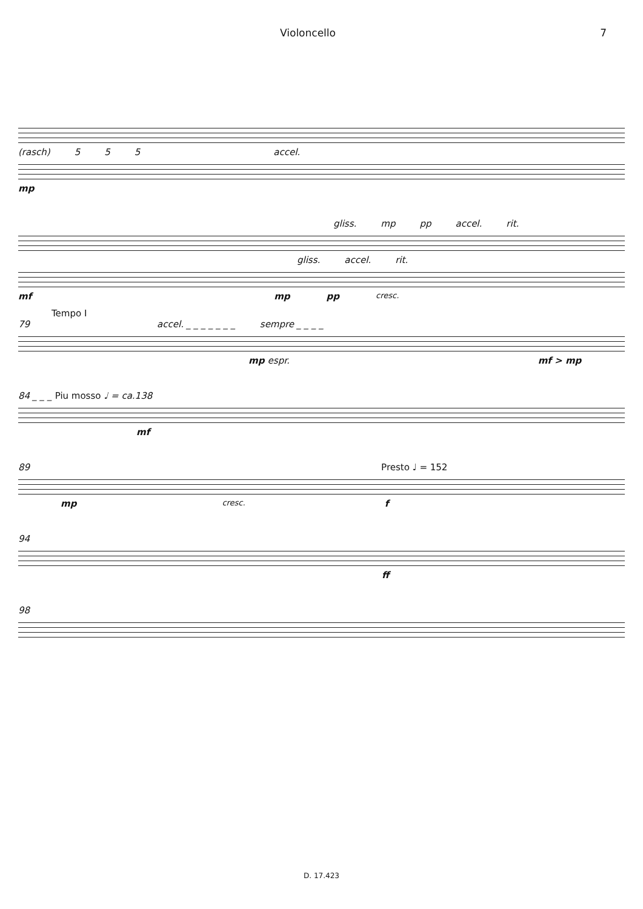Violoncello 7
(rasch) 5 5 5 accel.
mp
gliss. mp pp accel. rit.
gliss. accel. rit.
mf mp pp cresc.
Tempo I
79 accel. _ _ _ _ _ _ _ sempre _ _ _ _
mp espr. mf > mp
84 _ _ _ Piu mosso ♩ = ca.138
mf
89 Presto ♩ = 152
mp cresc. f
94
ff
98
D. 17.423